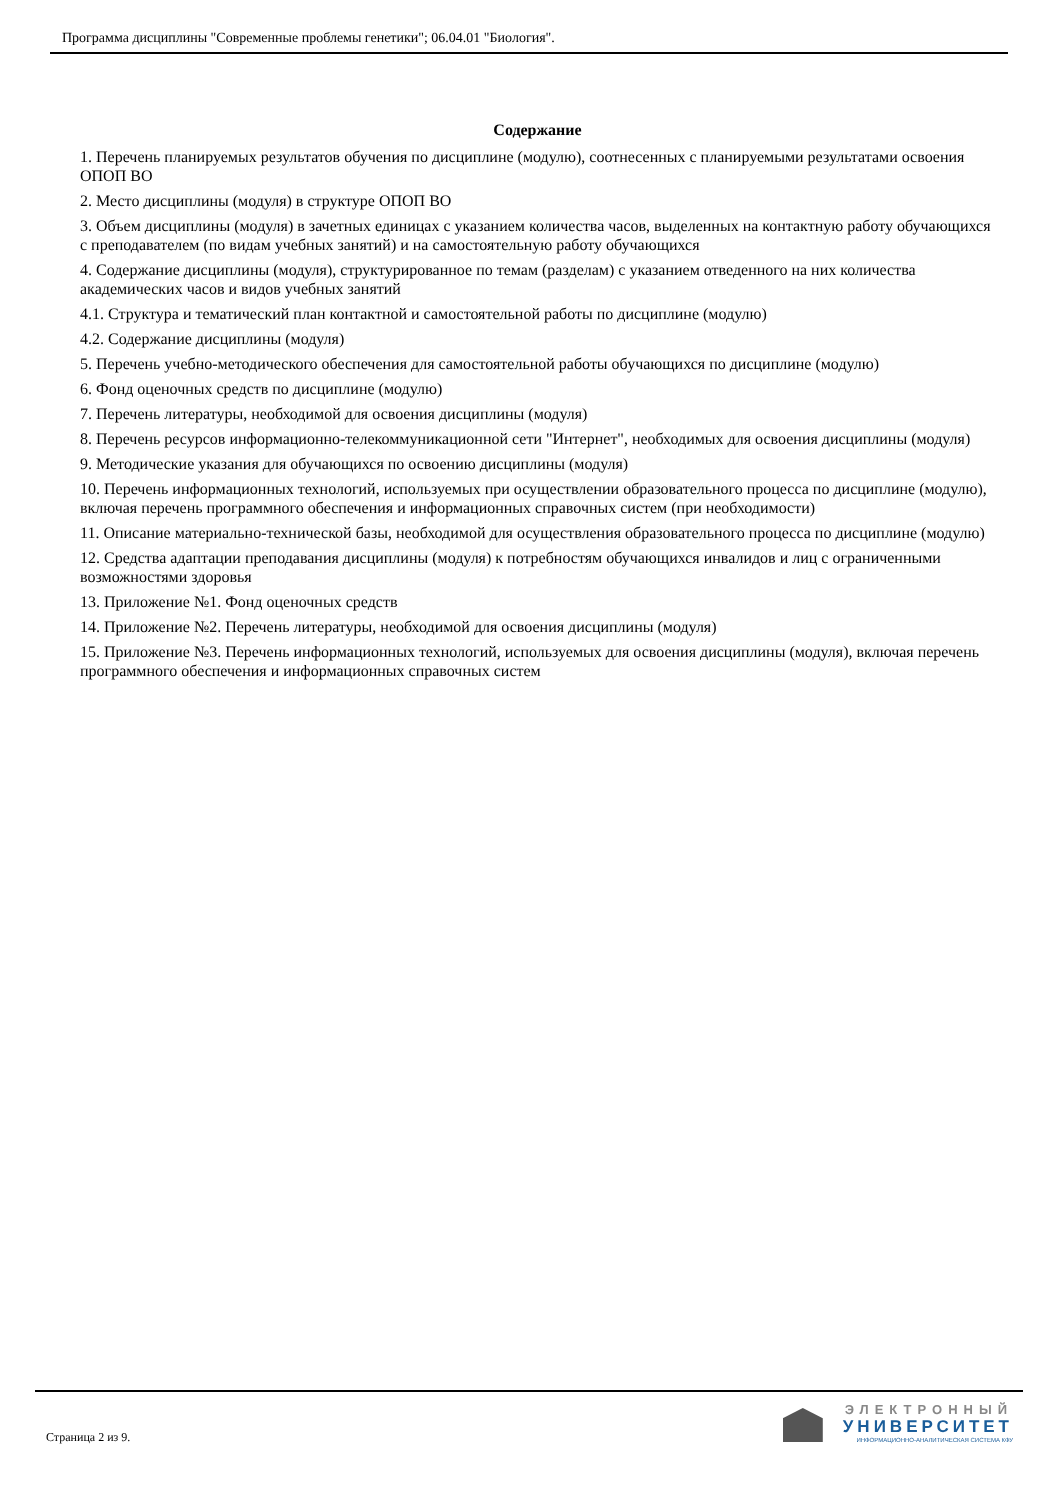Программа дисциплины "Современные проблемы генетики"; 06.04.01 "Биология".
Содержание
1. Перечень планируемых результатов обучения по дисциплине (модулю), соотнесенных с планируемыми результатами освоения ОПОП ВО
2. Место дисциплины (модуля) в структуре ОПОП ВО
3. Объем дисциплины (модуля) в зачетных единицах с указанием количества часов, выделенных на контактную работу обучающихся с преподавателем (по видам учебных занятий) и на самостоятельную работу обучающихся
4. Содержание дисциплины (модуля), структурированное по темам (разделам) с указанием отведенного на них количества академических часов и видов учебных занятий
4.1. Структура и тематический план контактной и самостоятельной работы по дисциплине (модулю)
4.2. Содержание дисциплины (модуля)
5. Перечень учебно-методического обеспечения для самостоятельной работы обучающихся по дисциплине (модулю)
6. Фонд оценочных средств по дисциплине (модулю)
7. Перечень литературы, необходимой для освоения дисциплины (модуля)
8. Перечень ресурсов информационно-телекоммуникационной сети "Интернет", необходимых для освоения дисциплины (модуля)
9. Методические указания для обучающихся по освоению дисциплины (модуля)
10. Перечень информационных технологий, используемых при осуществлении образовательного процесса по дисциплине (модулю), включая перечень программного обеспечения и информационных справочных систем (при необходимости)
11. Описание материально-технической базы, необходимой для осуществления образовательного процесса по дисциплине (модулю)
12. Средства адаптации преподавания дисциплины (модуля) к потребностям обучающихся инвалидов и лиц с ограниченными возможностями здоровья
13. Приложение №1. Фонд оценочных средств
14. Приложение №2. Перечень литературы, необходимой для освоения дисциплины (модуля)
15. Приложение №3. Перечень информационных технологий, используемых для освоения дисциплины (модуля), включая перечень программного обеспечения и информационных справочных систем
Страница 2 из 9.
ЭЛЕКТРОННЫЙ
УНИВЕРСИТЕТ
ИНФОРМАЦИОННО-АНАЛИТИЧЕСКАЯ СИСТЕМА КФУ